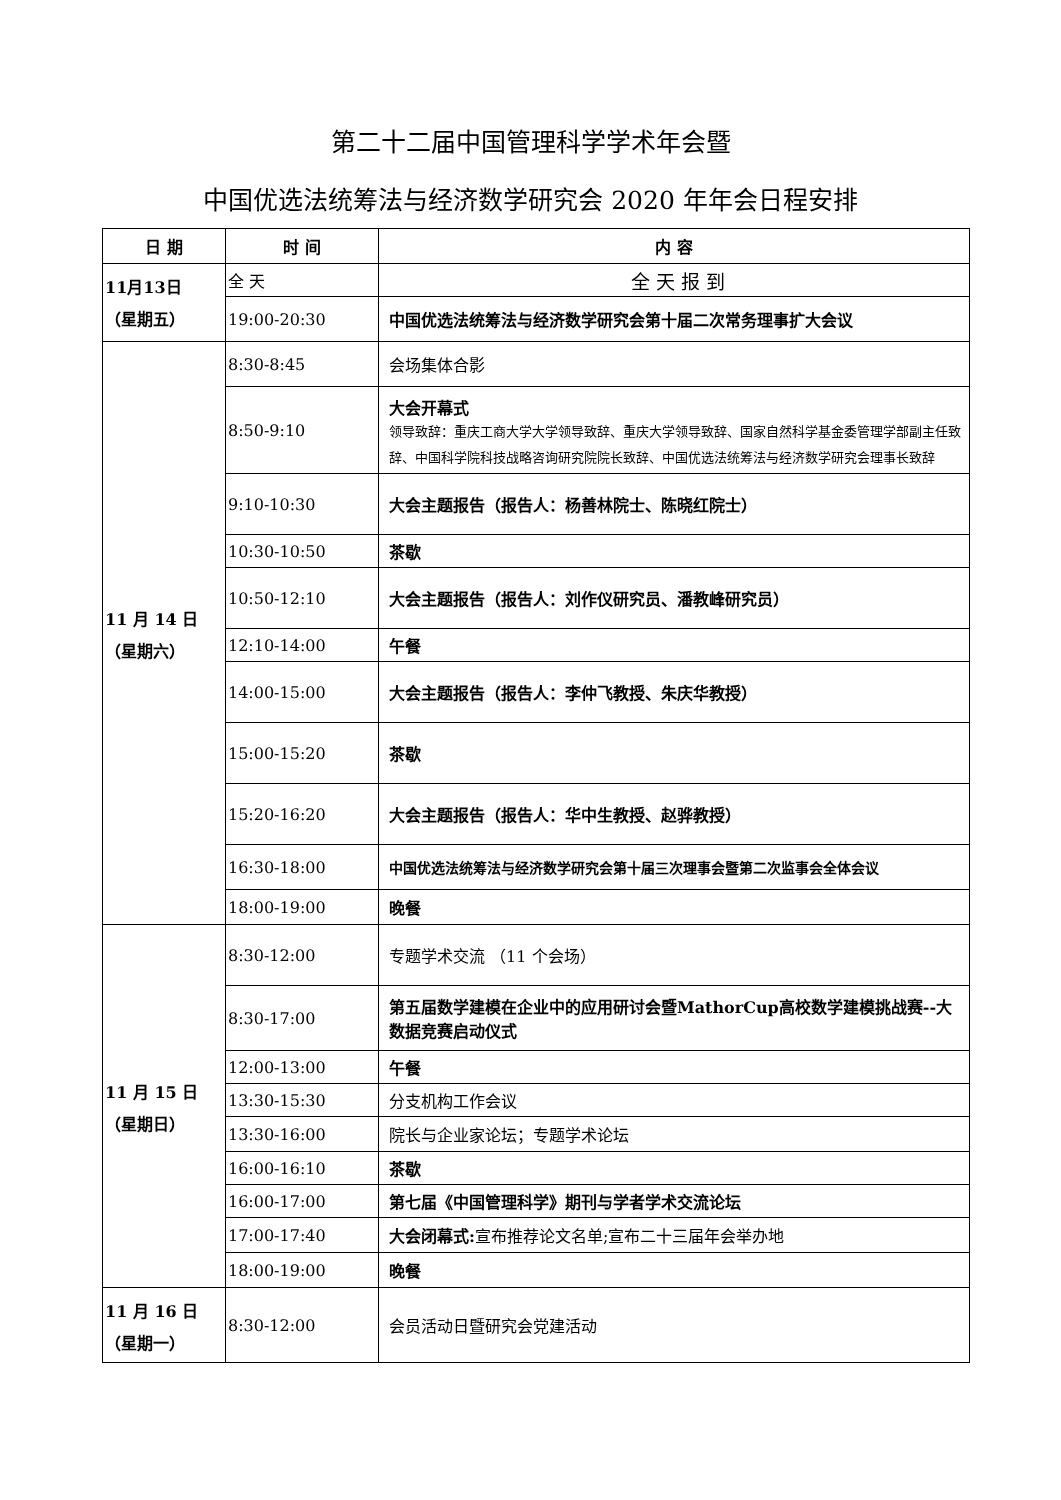第二十二届中国管理科学学术年会暨
中国优选法统筹法与经济数学研究会 2020 年年会日程安排
| 日 期 | 时 间 | 内 容 |
| --- | --- | --- |
| 11月13日 （星期五） | 全 天 | 全 天 报 到 |
| | 19:00-20:30 | 中国优选法统筹法与经济数学研究会第十届二次常务理事扩大会议 |
| 11 月 14 日 （星期六） | 8:30-8:45 | 会场集体合影 |
| | 8:50-9:10 | 大会开幕式 领导致辞：重庆工商大学大学领导致辞、重庆大学领导致辞、国家自然科学基金委管理学部副主任致辞、中国科学院科技战略咨询研究院院长致辞、中国优选法统筹法与经济数学研究会理事长致辞 |
| | 9:10-10:30 | 大会主题报告（报告人：杨善林院士、陈晓红院士） |
| | 10:30-10:50 | 茶歇 |
| | 10:50-12:10 | 大会主题报告（报告人：刘作仪研究员、潘教峰研究员） |
| | 12:10-14:00 | 午餐 |
| | 14:00-15:00 | 大会主题报告（报告人：李仲飞教授、朱庆华教授） |
| | 15:00-15:20 | 茶歇 |
| | 15:20-16:20 | 大会主题报告（报告人：华中生教授、赵骅教授） |
| | 16:30-18:00 | 中国优选法统筹法与经济数学研究会第十届三次理事会暨第二次监事会全体会议 |
| | 18:00-19:00 | 晚餐 |
| 11 月 15 日 （星期日） | 8:30-12:00 | 专题学术交流 （11 个会场） |
| | 8:30-17:00 | 第五届数学建模在企业中的应用研讨会暨MathorCup高校数学建模挑战赛--大数据竞赛启动仪式 |
| | 12:00-13:00 | 午餐 |
| | 13:30-15:30 | 分支机构工作会议 |
| | 13:30-16:00 | 院长与企业家论坛；专题学术论坛 |
| | 16:00-16:10 | 茶歇 |
| | 16:00-17:00 | 第七届《中国管理科学》期刊与学者学术交流论坛 |
| | 17:00-17:40 | 大会闭幕式: 宣布推荐论文名单;宣布二十三届年会举办地 |
| | 18:00-19:00 | 晚餐 |
| 11 月 16 日 （星期一） | 8:30-12:00 | 会员活动日暨研究会党建活动 |